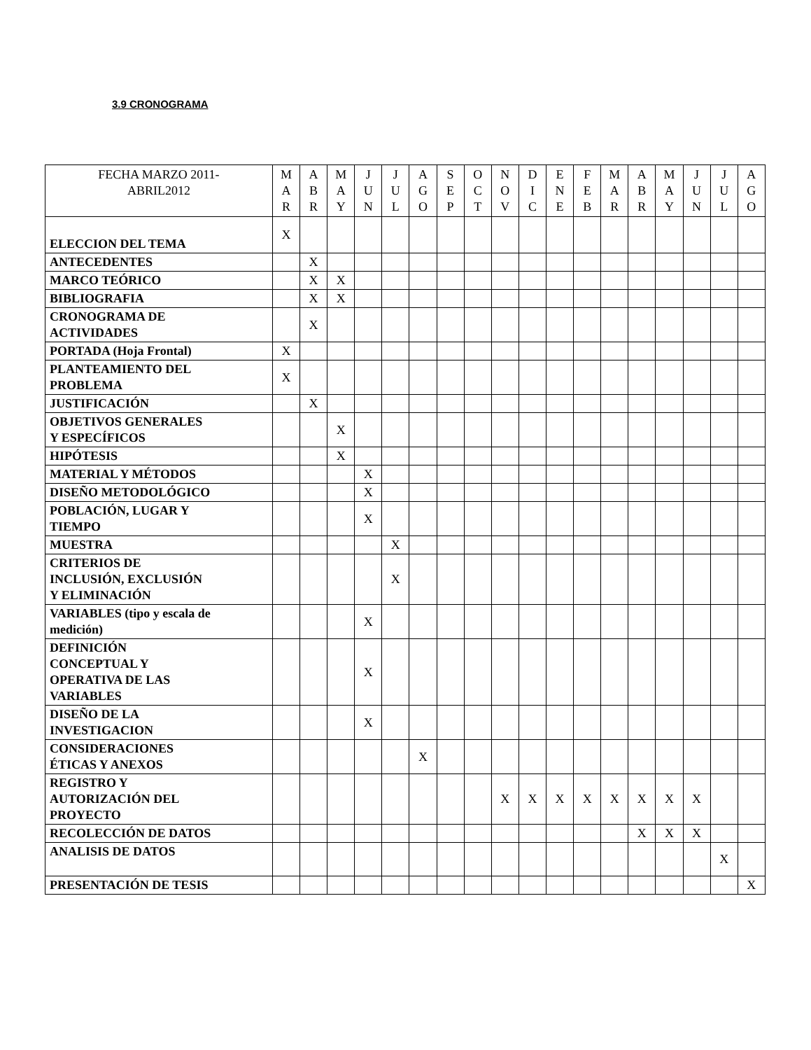3.9 CRONOGRAMA
| FECHA MARZO 2011- ABRIL2012 | M A R | A B R | M A Y | J U N | J U L | A G O | S E P | O C T | N O V | D I C | E N E | F E B | M A R | A B R | M A Y | J U N | J U L | A G O |
| --- | --- | --- | --- | --- | --- | --- | --- | --- | --- | --- | --- | --- | --- | --- | --- | --- | --- | --- |
| ELECCION DEL TEMA | X | | | | | | | | | | | | | | | | | |
| ANTECEDENTES | | X | | | | | | | | | | | | | | | | |
| MARCO TEÓRICO | | X | X | | | | | | | | | | | | | | | |
| BIBLIOGRAFIA | | X | X | | | | | | | | | | | | | | | |
| CRONOGRAMA DE ACTIVIDADES | | X | | | | | | | | | | | | | | | | |
| PORTADA (Hoja Frontal) | X | | | | | | | | | | | | | | | | | |
| PLANTEAMIENTO DEL PROBLEMA | X | | | | | | | | | | | | | | | | | |
| JUSTIFICACIÓN | | X | | | | | | | | | | | | | | | | |
| OBJETIVOS GENERALES Y ESPECÍFICOS | | | X | | | | | | | | | | | | | | | |
| HIPÓTESIS | | | X | | | | | | | | | | | | | | | |
| MATERIAL Y MÉTODOS | | | | X | | | | | | | | | | | | | | |
| DISEÑO METODOLÓGICO | | | | X | | | | | | | | | | | | | | |
| POBLACIÓN, LUGAR Y TIEMPO | | | | X | | | | | | | | | | | | | | |
| MUESTRA | | | | | X | | | | | | | | | | | | | |
| CRITERIOS DE INCLUSIÓN, EXCLUSIÓN Y ELIMINACIÓN | | | | | X | | | | | | | | | | | | | |
| VARIABLES (tipo y escala de medición) | | | | X | | | | | | | | | | | | | | |
| DEFINICIÓN CONCEPTUAL Y OPERATIVA DE LAS VARIABLES | | | | X | | | | | | | | | | | | | | |
| DISEÑO DE LA INVESTIGACION | | | | X | | | | | | | | | | | | | | |
| CONSIDERACIONES ÉTICAS Y ANEXOS | | | | | | X | | | | | | | | | | | | |
| REGISTRO Y AUTORIZACIÓN DEL PROYECTO | | | | | | | | | X | X | X | X | X | X | X | X | | |
| RECOLECCIÓN DE DATOS | | | | | | | | | | | | | | X | X | X | | |
| ANALISIS DE DATOS | | | | | | | | | | | | | | | | | X | |
| PRESENTACIÓN DE TESIS | | | | | | | | | | | | | | | | | | X |